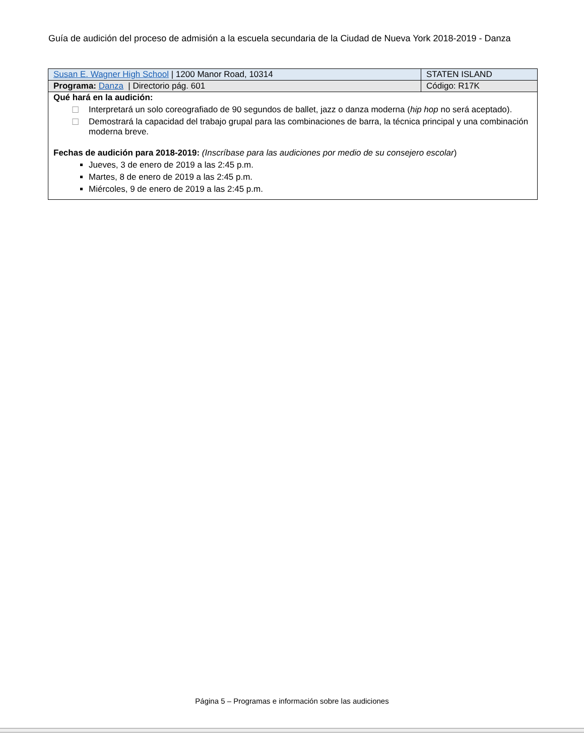Guía de audición del proceso de admisión a la escuela secundaria de la Ciudad de Nueva York 2018-2019 - Danza
| Susan E. Wagner High School / 1200 Manor Road, 10314 | STATEN ISLAND |
| Programa: Danza / Directorio pág. 601 | Código: R17K |
| Qué hará en la audición: ☐ Interpretará un solo coreografiado de 90 segundos de ballet, jazz o danza moderna ( hip hop no será aceptado). ☐ Demostrará la capacidad del trabajo grupal para las combinaciones de barra, la técnica principal y una combinación moderna breve. Fechas de audición para 2018-2019: (Inscríbase para las audiciones por medio de su consejero escolar ) Jueves, 3 de enero de 2019 a las 2:45 p.m. Martes, 8 de enero de 2019 a las 2:45 p.m. Miércoles, 9 de enero de 2019 a las 2:45 p.m. | |
Página 5 – Programas e información sobre las audiciones